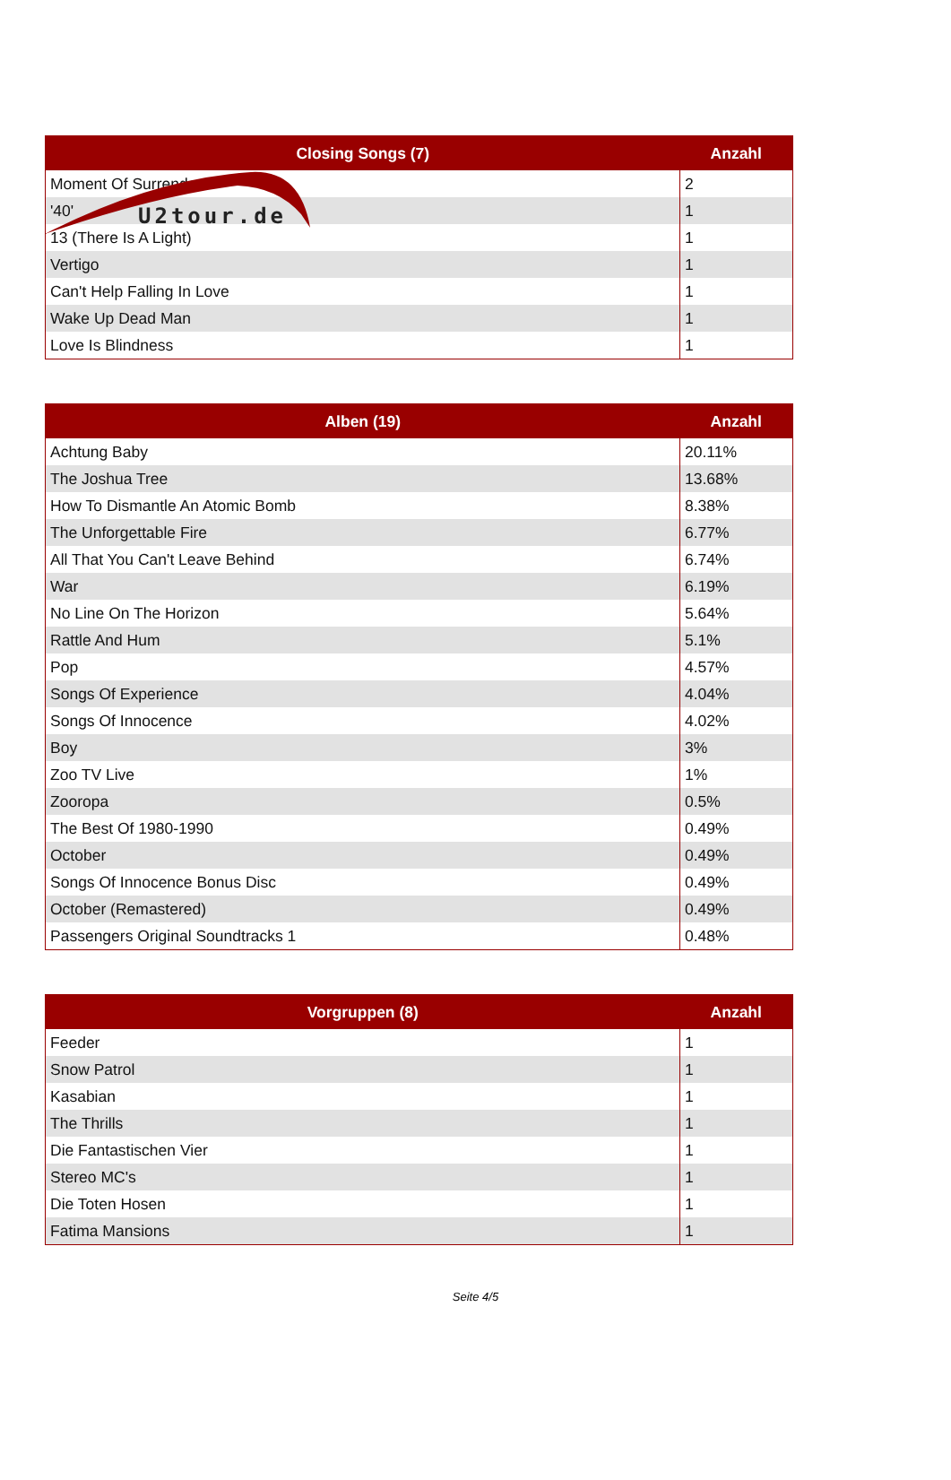U2tour.de
| Closing Songs (7) | Anzahl |
| --- | --- |
| Moment Of Surrender | 2 |
| '40' | 1 |
| 13 (There Is A Light) | 1 |
| Vertigo | 1 |
| Can't Help Falling In Love | 1 |
| Wake Up Dead Man | 1 |
| Love Is Blindness | 1 |
| Alben (19) | Anzahl |
| --- | --- |
| Achtung Baby | 20.11% |
| The Joshua Tree | 13.68% |
| How To Dismantle An Atomic Bomb | 8.38% |
| The Unforgettable Fire | 6.77% |
| All That You Can't Leave Behind | 6.74% |
| War | 6.19% |
| No Line On The Horizon | 5.64% |
| Rattle And Hum | 5.1% |
| Pop | 4.57% |
| Songs Of Experience | 4.04% |
| Songs Of Innocence | 4.02% |
| Boy | 3% |
| Zoo TV Live | 1% |
| Zooropa | 0.5% |
| The Best Of 1980-1990 | 0.49% |
| October | 0.49% |
| Songs Of Innocence Bonus Disc | 0.49% |
| October (Remastered) | 0.49% |
| Passengers Original Soundtracks 1 | 0.48% |
| Vorgruppen (8) | Anzahl |
| --- | --- |
| Feeder | 1 |
| Snow Patrol | 1 |
| Kasabian | 1 |
| The Thrills | 1 |
| Die Fantastischen Vier | 1 |
| Stereo MC's | 1 |
| Die Toten Hosen | 1 |
| Fatima Mansions | 1 |
Seite 4/5